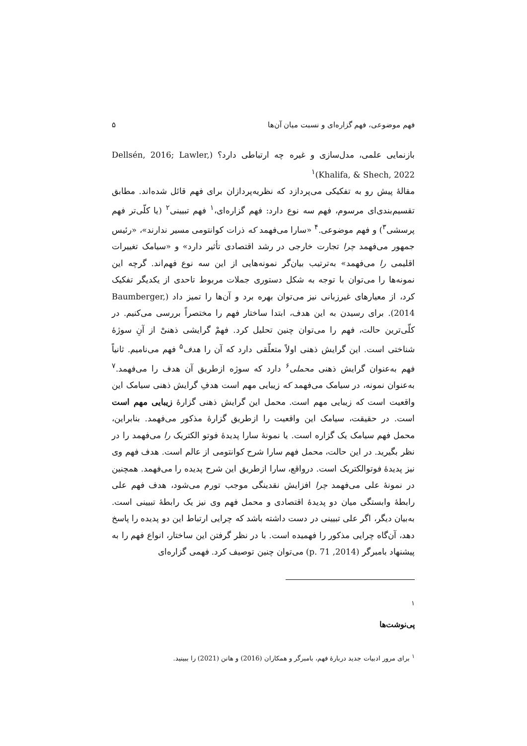فهم موضوعی، فهم گزاره‌ای و نسبت میان آن‌ها ۵
بازنمایی علمی، مدل‌سازی و غیره چه ارتباطی دارد؟ (Dellsén, 2016; Lawler, Khalifa, & Shech, 2022)<sup>۱</sup>
مقالهٔ پیش رو به تفکیکی می‌پردازد که نظریه‌پردازان برای فهم قائل شده‌اند. مطابق تقسیم‌بندی‌ای مرسوم، فهم سه نوع دارد: فهم گزاره‌ای،<sup>۱</sup> فهم تبیینی<sup>۲</sup> (یا کلّی‌تر فهم پرسشی<sup>۳</sup>) و فهم موضوعی.<sup>۴</sup> «سارا می‌فهمد که ذرات کوانتومی مسیر ندارند»، «رئیس جمهور می‌فهمد چرا تجارت خارجی در رشد اقتصادی تأثیر دارد» و «سیامک تغییرات اقلیمی را می‌فهمد» به‌ترتیب بیان‌گر نمونه‌هایی از این سه نوع فهم‌اند. گرچه این نمونه‌ها را می‌توان با توجه به شکل دستوری جملات مربوط تاحدی از یکدیگر تفکیک کرد، از معیارهای غیرزبانی نیز می‌توان بهره برد و آن‌ها را تمیز داد (Baumberger, 2014). برای رسیدن به این هدف، ابتدا ساختار فهم را مختصراً بررسی می‌کنیم. در کلّی‌ترین حالت، فهم را می‌توان چنین تحلیل کرد. فهمْ گرایشی ذهنیْ از آنِ سوژهٔ شناختی است. این گرایش ذهنی اولاً متعلّقی دارد که آن را هدف<sup>۵</sup> فهم می‌نامیم. ثانیاً فهم به‌عنوان گرایش ذهنی محملی<sup>۶</sup> دارد که سوژه ازطریق آن هدف را می‌فهمد.<sup>۷</sup> به‌عنوان نمونه، در سیامک می‌فهمد که زیبایی مهم است هدفِ گرایش ذهنی سیامک این واقعیت است که زیبایی مهم است. محمل این گرایش ذهنی گزارهٔ زیبایی مهم است است. در حقیقت، سیامک این واقعیت را ازطریق گزارهٔ مذکور می‌فهمد. بنابراین، محمل فهم سیامک یک گزاره است. یا نمونهٔ سارا پدیدهٔ فوتو الکتریک را می‌فهمد را در نظر بگیرید. در این حالت، محمل فهم سارا شرح کوانتومی از عالم است. هدف فهم وی نیز پدیدهٔ فوتوالکتریک است. درواقع، سارا ازطریق این شرح پدیده را می‌فهمد. همچنین در نمونهٔ علی می‌فهمد چرا افزایش نقدینگی موجب تورم می‌شود، هدف فهم علی رابطهٔ وابستگی میان دو پدیدهٔ اقتصادی و محمل فهم وی نیز یک رابطهٔ تبیینی است. به‌بیان دیگر، اگر علی تبیینی در دست داشته باشد که چرایی ارتباط این دو پدیده را پاسخ دهد، آن‌گاه چرایی مذکور را فهمیده است. با در نظر گرفتن این ساختار، انواع فهم را به پیشنهاد بامبرگر (2014, p. 71) می‌توان چنین توصیف کرد. فهمی گزاره‌ای
۱
پی‌نوشت‌ها
<sup>۱</sup> برای مرور ادبیات جدید دربارهٔ فهم، بامبرگر و همکاران (2016) و هانن (2021) را ببینید.